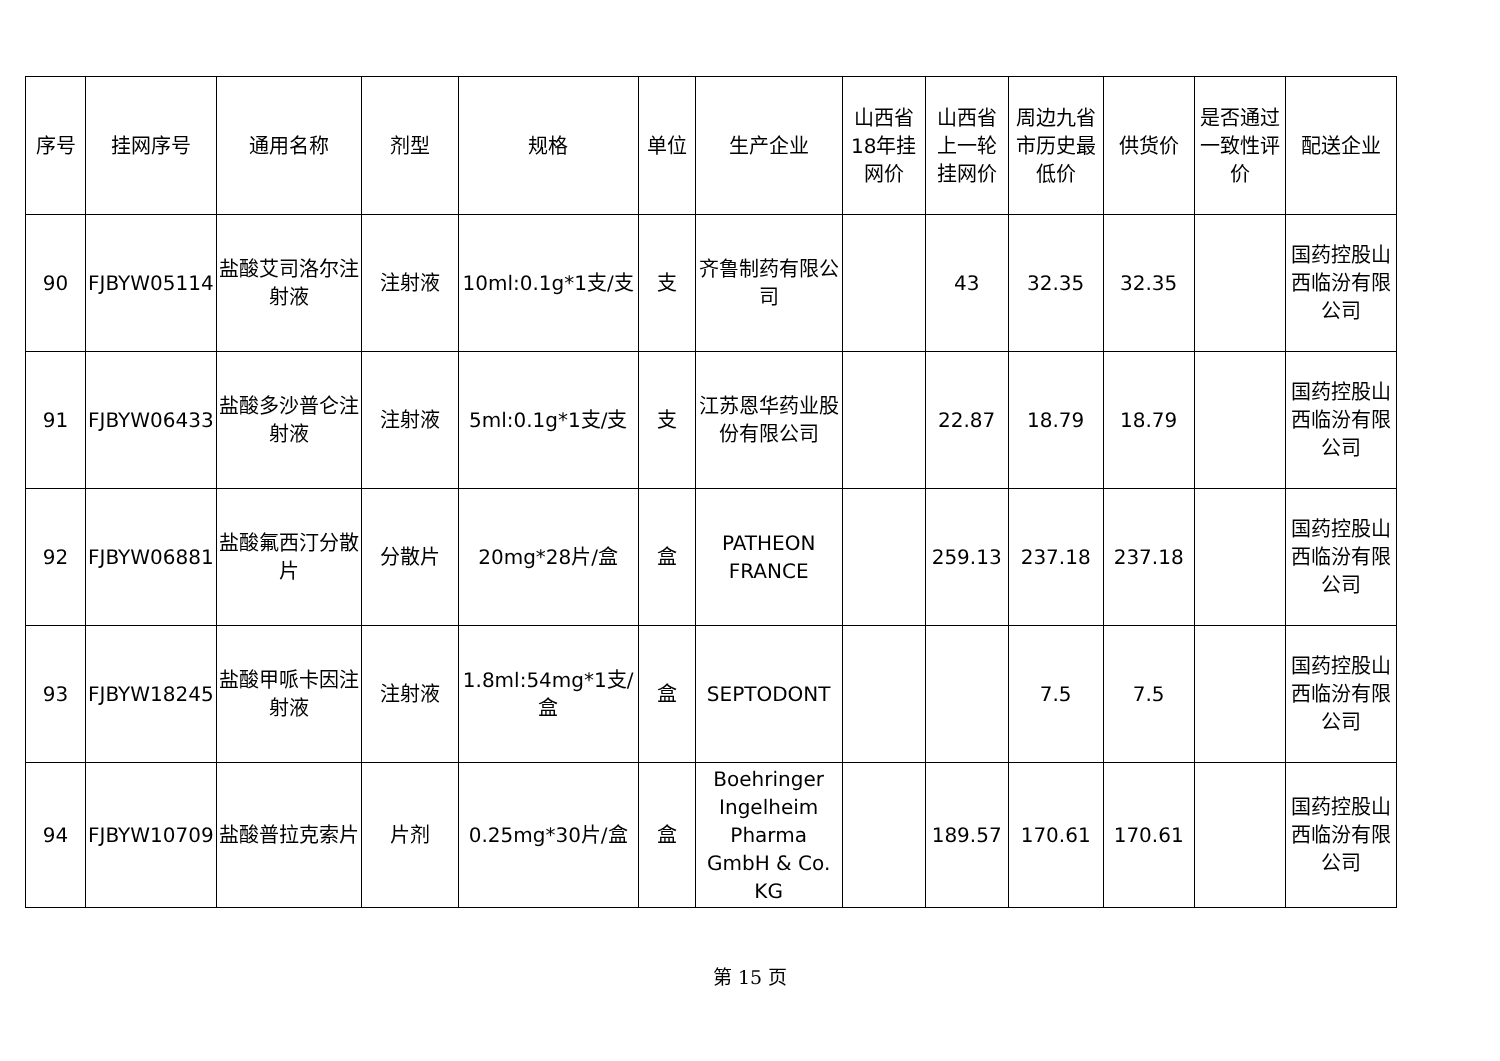| 序号 | 挂网序号 | 通用名称 | 剂型 | 规格 | 单位 | 生产企业 | 山西省18年挂网价 | 山西省上一轮挂网价 | 周边九省市历史最低价 | 供货价 | 是否通过一致性评价 | 配送企业 |
| --- | --- | --- | --- | --- | --- | --- | --- | --- | --- | --- | --- | --- |
| 90 | FJBYW05114 | 盐酸艾司洛尔注射液 | 注射液 | 10ml:0.1g*1支/支 | 支 | 齐鲁制药有限公司 | | 43 | 32.35 | 32.35 | | 国药控股山西临汾有限公司 |
| 91 | FJBYW06433 | 盐酸多沙普仑注射液 | 注射液 | 5ml:0.1g*1支/支 | 支 | 江苏恩华药业股份有限公司 | | 22.87 | 18.79 | 18.79 | | 国药控股山西临汾有限公司 |
| 92 | FJBYW06881 | 盐酸氟西汀分散片 | 分散片 | 20mg*28片/盒 | 盒 | PATHEON FRANCE | | 259.13 | 237.18 | 237.18 | | 国药控股山西临汾有限公司 |
| 93 | FJBYW18245 | 盐酸甲哌卡因注射液 | 注射液 | 1.8ml:54mg*1支/盒 | 盒 | SEPTODONT | | | 7.5 | 7.5 | | 国药控股山西临汾有限公司 |
| 94 | FJBYW10709 | 盐酸普拉克索片 | 片剂 | 0.25mg*30片/盒 | 盒 | Boehringer Ingelheim Pharma GmbH & Co. KG | | 189.57 | 170.61 | 170.61 | | 国药控股山西临汾有限公司 |
第 15 页